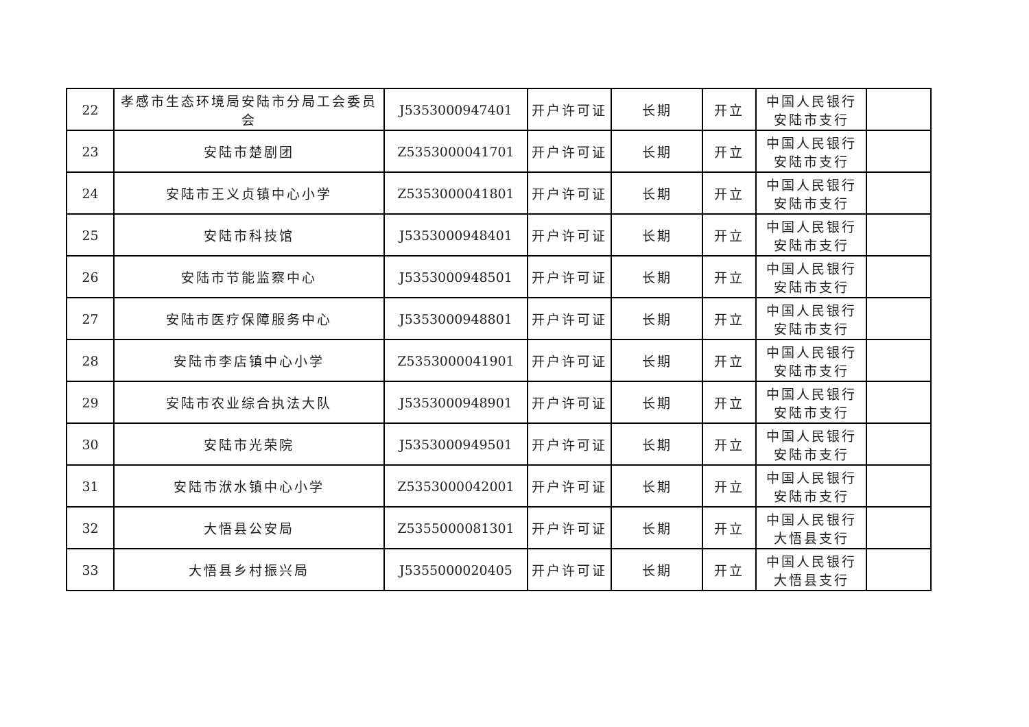| 22 | 孝感市生态环境局安陆市分局工会委员会 | J5353000947401 | 开户许可证 | 长期 | 开立 | 中国人民银行安陆市支行 | |
| 23 | 安陆市楚剧团 | Z5353000041701 | 开户许可证 | 长期 | 开立 | 中国人民银行安陆市支行 | |
| 24 | 安陆市王义贞镇中心小学 | Z5353000041801 | 开户许可证 | 长期 | 开立 | 中国人民银行安陆市支行 | |
| 25 | 安陆市科技馆 | J5353000948401 | 开户许可证 | 长期 | 开立 | 中国人民银行安陆市支行 | |
| 26 | 安陆市节能监察中心 | J5353000948501 | 开户许可证 | 长期 | 开立 | 中国人民银行安陆市支行 | |
| 27 | 安陆市医疗保障服务中心 | J5353000948801 | 开户许可证 | 长期 | 开立 | 中国人民银行安陆市支行 | |
| 28 | 安陆市李店镇中心小学 | Z5353000041901 | 开户许可证 | 长期 | 开立 | 中国人民银行安陆市支行 | |
| 29 | 安陆市农业综合执法大队 | J5353000948901 | 开户许可证 | 长期 | 开立 | 中国人民银行安陆市支行 | |
| 30 | 安陆市光荣院 | J5353000949501 | 开户许可证 | 长期 | 开立 | 中国人民银行安陆市支行 | |
| 31 | 安陆市洑水镇中心小学 | Z5353000042001 | 开户许可证 | 长期 | 开立 | 中国人民银行安陆市支行 | |
| 32 | 大悟县公安局 | Z5355000081301 | 开户许可证 | 长期 | 开立 | 中国人民银行大悟县支行 | |
| 33 | 大悟县乡村振兴局 | J5355000020405 | 开户许可证 | 长期 | 开立 | 中国人民银行大悟县支行 | |